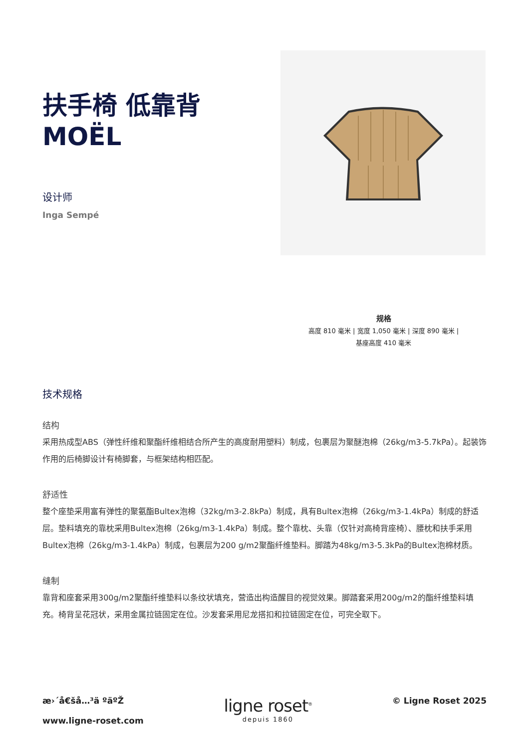扶手椅 低靠背
MOËL
设计师
Inga Sempé
规格
高度 810 毫米 | 宽度 1,050 毫米 | 深度 890 毫米 |
基座高度 410 毫米
技术规格
结构
采用热成型ABS（弹性纤维和聚酯纤维相结合所产生的高度耐用塑料）制成，包裹层为聚醚泡棉（26kg/m3-5.7kPa）。起装饰作用的后椅脚设计有椅脚套，与框架结构相匹配。
舒适性
整个座垫采用富有弹性的聚氨酯Bultex泡棉（32kg/m3-2.8kPa）制成，具有Bultex泡棉（26kg/m3-1.4kPa）制成的舒适层。垫料填充的靠枕采用Bultex泡棉（26kg/m3-1.4kPa）制成。整个靠枕、头靠（仅针对高椅背座椅）、腰枕和扶手采用Bultex泡棉（26kg/m3-1.4kPa）制成，包裹层为200 g/m2聚酯纤维垫料。脚踏为48kg/m3-5.3kPa的Bultex泡棉材质。
缝制
靠背和座套采用300g/m2聚酯纤维垫料以条纹状填充，营造出构造醒目的视觉效果。脚踏套采用200g/m2的酯纤维垫料填充。椅背呈花冠状，采用金属拉链固定在位。沙发套采用尼龙搭扣和拉链固定在位，可完全取下。
æ›´å€šå…³ä ºäºŽ
www.ligne-roset.com
ligne roset<sup>®</sup>
depuis 1860
© Ligne Roset 2025